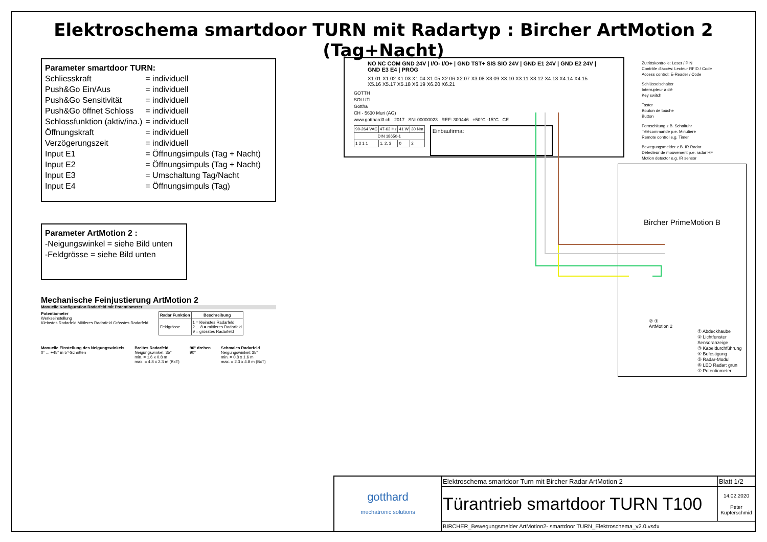Elektroschema smartdoor TURN mit Radartyp : Bircher ArtMotion 2 (Tag+Nacht)
Parameter smartdoor TURN:
| Schliesskraft | = individuell |
| Push&Go Ein/Aus | = individuell |
| Push&Go Sensitivität | = individuell |
| Push&Go öffnet Schloss | = individuell |
| Schlossfunktion (aktiv/ina.) | = individuell |
| Öffnungskraft | = individuell |
| Verzögerungszeit | = individuell |
| Input E1 | = Öffnungsimpuls (Tag + Nacht) |
| Input E2 | = Öffnungsimpuls (Tag + Nacht) |
| Input E3 | = Umschaltung Tag/Nacht |
| Input E4 | = Öffnungsimpuls (Tag) |
Parameter ArtMotion 2 :
-Neigungswinkel = siehe Bild unten
-Feldgrösse = siehe Bild unten
Mechanische Feinjustierung ArtMotion 2
Manuelle Konfiguration Radarfeld mit Potentiometer
Potentiometer
Werkseinstellung
Kleinstes Radarfeld Mittleres Radarfeld Grösstes Radarfeld
| Radar Funktion | Beschreibung |
| --- | --- |
| Feldgrösse | 1 = kleinstes Radarfeld 2 ... 8 = mittleres Radarfeld 9 = grösstes Radarfeld |
Manuelle Einstellung des Neigungswinkels
0° ... +45° in 5°-Schritten
Breites Radarfeld
Neigungswinkel: 35°
min. = 1.6 x 0.8 m
max. = 4.8 x 2.3 m (BxT)
90° drehen
90°
Schmales Radarfeld
Neigungswinkel: 35°
min. = 0.8 x 1.6 m
max. = 2.3 x 4.8 m (BxT)
NO NC COM GND 24V | I/O- I/O+ | GND TST+ SIS SIO 24V | GND E1 24V | GND E2 24V | GND E3 E4 | PROG
X1.01 X1.02 X1.03 X1.04 X1.05 X2.06 X2.07 X3.08 X3.09 X3.10 X3.11 X3.12 X4.13 X4.14 X4.15 X5.16 X5.17 X5.18 X6.19 X6.20 X6.21
GOTTH
SOLUTI
Gottha
CH - 5630 Muri (AG)
www.gotthard3.ch 2017 SN: 00000023 REF: 300446 +50°C -15°C CE
| 90-264 VAC | 47-63 Hz | 41 W | 30 Nm |
| DIN 18650-1 | | | |
| 1 2 1 1 | 1, 2, 3 | 0 | 2 |
Einbaufirma:
Zutrittskontrolle: Leser / PIN
Contrôle d'accès: Lecteur RFID / Code
Access control: E-Reader / Code
Schlüsselschalter
Interrupteur à clé
Key switch
Taster
Bouton de touche
Button
Fernschltung z.B. Schaltuhr
Télécommande p.e. Minutiere
Remote control e.g. Timer
Bewegungsmelder z.B. IR Radar
Détecteur de mouvement p.e. radar HF
Motion detector e.g. IR sensor
Bircher PrimeMotion B
② ①
ArtMotion 2
① Abdeckhaube
② Lichtfenster Sensoranzeige
③ Kabeldurchführung
④ Befestigung
⑤ Radar-Modul
⑥ LED Radar: grün
⑦ Potentiometer
| gotthard mechatronic solutions | Elektroschema smartdoor Turn mit Bircher Radar ArtMotion 2 | Blatt 1/2 |
| | Türantrieb smartdoor TURN T100 | 14.02.2020 Peter Kupferschmid |
| | BIRCHER_Bewegungsmelder ArtMotion2- smartdoor TURN_Elektroschema_v2.0.vsdx | |